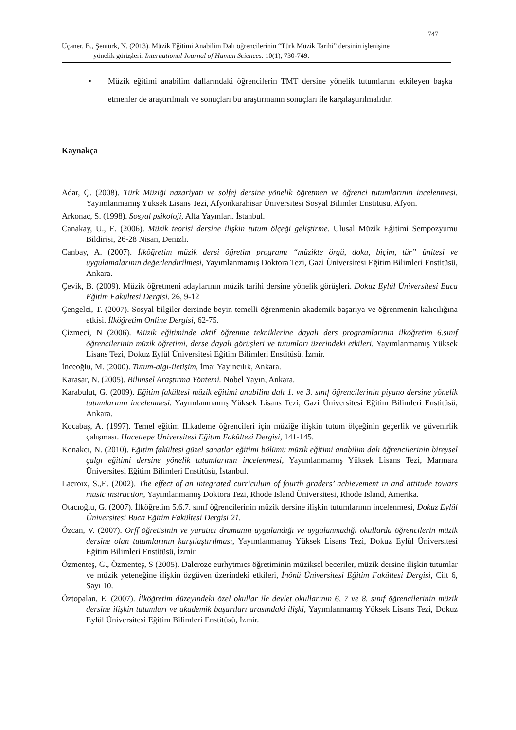747
Uçaner, B., Şentürk, N. (2013). Müzik Eğitimi Anabilim Dalı öğrencilerinin “Türk Müzik Tarihi” dersinin işlenişine
yönelik görüşleri. International Journal of Human Sciences. 10(1), 730-749.
•
Müzik eğitimi anabilim dallarındaki öğrencilerin TMT dersine yönelik tutumlarını etkileyen başka etmenler de araştırılmalı ve sonuçları bu araştırmanın sonuçları ile karşılaştırılmalıdır.
Kaynakça
Adar, Ç. (2008). Türk Müziği nazariyatı ve solfej dersine yönelik öğretmen ve öğrenci tutumlarının incelenmesi. Yayımlanmamış Yüksek Lisans Tezi, Afyonkarahisar Üniversitesi Sosyal Bilimler Enstitüsü, Afyon.
Arkonaç, S. (1998). Sosyal psikoloji, Alfa Yayınları. İstanbul.
Canakay, U., E. (2006). Müzik teorisi dersine ilişkin tutum ölçeği geliştirme. Ulusal Müzik Eğitimi Sempozyumu Bildirisi, 26-28 Nisan, Denizli.
Canbay, A. (2007). İlköğretim müzik dersi öğretim programı “müzikte örgü, doku, biçim, tür” ünitesi ve uygulamalarının değerlendirilmesi, Yayımlanmamış Doktora Tezi, Gazi Üniversitesi Eğitim Bilimleri Enstitüsü, Ankara.
Çevik, B. (2009). Müzik öğretmeni adaylarının müzik tarihi dersine yönelik görüşleri. Dokuz Eylül Üniversitesi Buca Eğitim Fakültesi Dergisi. 26, 9-12
Çengelci, T. (2007). Sosyal bilgiler dersinde beyin temelli öğrenmenin akademik başarıya ve öğrenmenin kalıcılığına etkisi. İlköğretim Online Dergisi, 62-75.
Çizmeci, N (2006). Müzik eğitiminde aktif öğrenme tekniklerine dayalı ders programlarının ilköğretim 6.sınıf öğrencilerinin müzik öğretimi, derse dayalı görüşleri ve tutumları üzerindeki etkileri. Yayımlanmamış Yüksek Lisans Tezi, Dokuz Eylül Üniversitesi Eğitim Bilimleri Enstitüsü, İzmir.
İnceoğlu, M. (2000). Tutum-algı-iletişim, İmaj Yayıncılık, Ankara.
Karasar, N. (2005). Bilimsel Araştırma Yöntemi. Nobel Yayın, Ankara.
Karabulut, G. (2009). Eğitim fakültesi müzik eğitimi anabilim dalı 1. ve 3. sınıf öğrencilerinin piyano dersine yönelik tutumlarının incelenmesi. Yayımlanmamış Yüksek Lisans Tezi, Gazi Üniversitesi Eğitim Bilimleri Enstitüsü, Ankara.
Kocabaş, A. (1997). Temel eğitim II.kademe öğrencileri için müziğe ilişkin tutum ölçeğinin geçerlik ve güvenirlik çalışması. Hacettepe Üniversitesi Eğitim Fakültesi Dergisi, 141-145.
Konakcı, N. (2010). Eğitim fakültesi güzel sanatlar eğitimi bölümü müzik eğitimi anabilim dalı öğrencilerinin bireysel çalgı eğitimi dersine yönelik tutumlarının incelenmesi, Yayımlanmamış Yüksek Lisans Tezi, Marmara Üniversitesi Eğitim Bilimleri Enstitüsü, İstanbul.
Lacroıx, S.,E. (2002). The effect of an ıntegrated curriculum of fourth graders’ achievement ın and attitude towars music ınstruction, Yayımlanmamış Doktora Tezi, Rhode Island Üniversitesi, Rhode Island, Amerika.
Otacıoğlu, G. (2007). İlköğretim 5.6.7. sınıf öğrencilerinin müzik dersine ilişkin tutumlarının incelenmesi, Dokuz Eylül Üniversitesi Buca Eğitim Fakültesi Dergisi 21.
Özcan, V. (2007). Orff öğretisinin ve yaratıcı dramanın uygulandığı ve uygulanmadığı okullarda öğrencilerin müzik dersine olan tutumlarının karşılaştırılması, Yayımlanmamış Yüksek Lisans Tezi, Dokuz Eylül Üniversitesi Eğitim Bilimleri Enstitüsü, İzmir.
Özmenteş, G., Özmenteş, S (2005). Dalcroze eurhytmıcs öğretiminin müziksel beceriler, müzik dersine ilişkin tutumlar ve müzik yeteneğine ilişkin özgüven üzerindeki etkileri, İnönü Üniversitesi Eğitim Fakültesi Dergisi, Cilt 6, Sayı 10.
Öztopalan, E. (2007). İlköğretim düzeyindeki özel okullar ile devlet okullarının 6, 7 ve 8. sınıf öğrencilerinin müzik dersine ilişkin tutumları ve akademik başarıları arasındaki ilişki, Yayımlanmamış Yüksek Lisans Tezi, Dokuz Eylül Üniversitesi Eğitim Bilimleri Enstitüsü, İzmir.